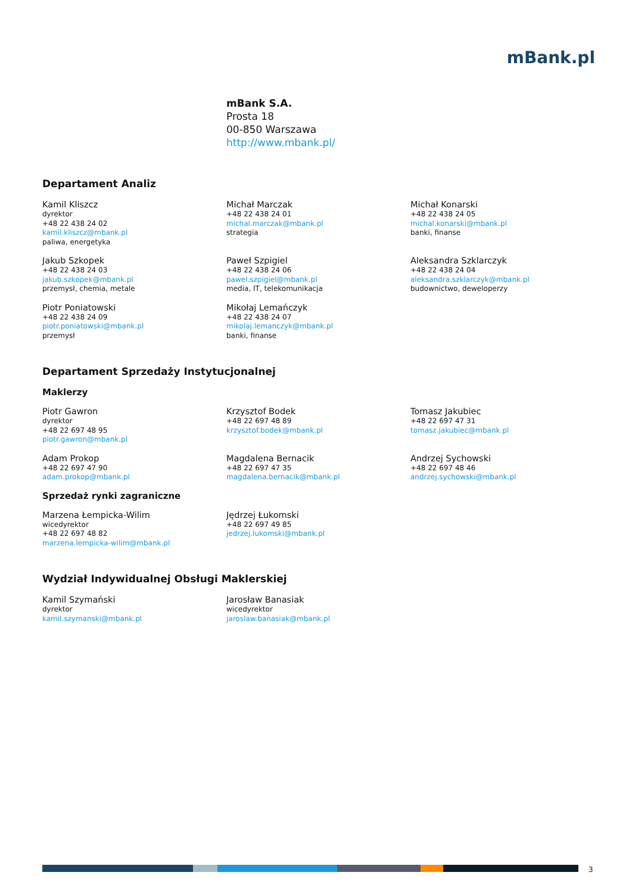mBank.pl
mBank S.A.
Prosta 18
00-850 Warszawa
http://www.mbank.pl/
Departament Analiz
Kamil Kliszcz
dyrektor
+48 22 438 24 02
kamil.kliszcz@mbank.pl
paliwa, energetyka
Michał Marczak
+48 22 438 24 01
michal.marczak@mbank.pl
strategia
Michał Konarski
+48 22 438 24 05
michal.konarski@mbank.pl
banki, finanse
Jakub Szkopek
+48 22 438 24 03
jakub.szkopek@mbank.pl
przemysł, chemia, metale
Paweł Szpigiel
+48 22 438 24 06
pawel.szpigiel@mbank.pl
media, IT, telekomunikacja
Aleksandra Szklarczyk
+48 22 438 24 04
aleksandra.szklarczyk@mbank.pl
budownictwo, deweloperzy
Piotr Poniatowski
+48 22 438 24 09
piotr.poniatowski@mbank.pl
przemysł
Mikołaj Lemańczyk
+48 22 438 24 07
mikolaj.lemanczyk@mbank.pl
banki, finanse
Departament Sprzedaży Instytucjonalnej
Maklerzy
Piotr Gawron
dyrektor
+48 22 697 48 95
piotr.gawron@mbank.pl
Krzysztof Bodek
+48 22 697 48 89
krzysztof.bodek@mbank.pl
Tomasz Jakubiec
+48 22 697 47 31
tomasz.jakubiec@mbank.pl
Adam Prokop
+48 22 697 47 90
adam.prokop@mbank.pl
Magdalena Bernacik
+48 22 697 47 35
magdalena.bernacik@mbank.pl
Andrzej Sychowski
+48 22 697 48 46
andrzej.sychowski@mbank.pl
Sprzedaż rynki zagraniczne
Marzena Łempicka-Wilim
wicedyrektor
+48 22 697 48 82
marzena.lempicka-wilim@mbank.pl
Jędrzej Łukomski
+48 22 697 49 85
jedrzej.lukomski@mbank.pl
Wydział Indywidualnej Obsługi Maklerskiej
Kamil Szymański
dyrektor
kamil.szymanski@mbank.pl
Jarosław Banasiak
wicedyrektor
jaroslaw.banasiak@mbank.pl
3